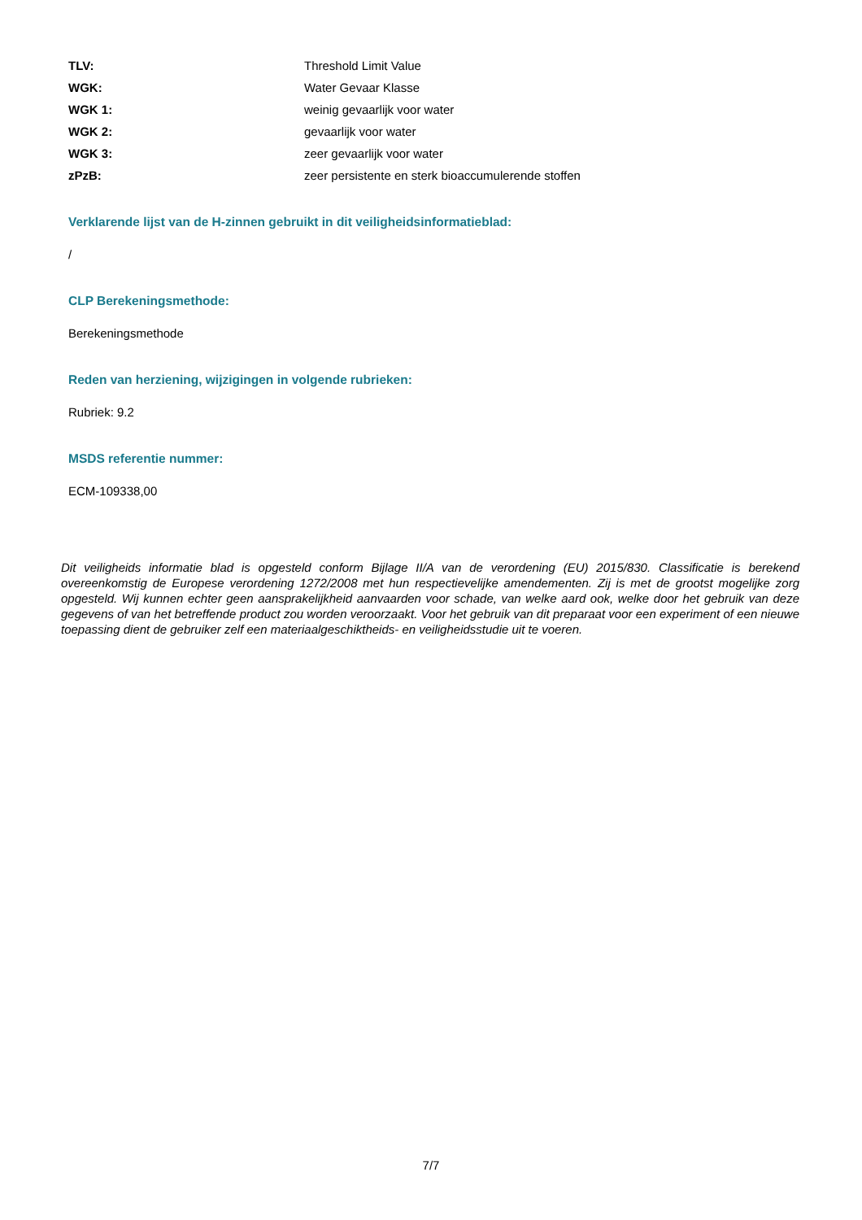| TLV: | Threshold Limit Value |
| WGK: | Water Gevaar Klasse |
| WGK 1: | weinig gevaarlijk voor water |
| WGK 2: | gevaarlijk voor water |
| WGK 3: | zeer gevaarlijk voor water |
| zPzB: | zeer persistente en sterk bioaccumulerende stoffen |
Verklarende lijst van de H-zinnen gebruikt in dit veiligheidsinformatieblad:
/
CLP Berekeningsmethode:
Berekeningsmethode
Reden van herziening, wijzigingen in volgende rubrieken:
Rubriek: 9.2
MSDS referentie nummer:
ECM-109338,00
Dit veiligheids informatie blad is opgesteld conform Bijlage II/A van de verordening (EU) 2015/830. Classificatie is berekend overeenkomstig de Europese verordening 1272/2008 met hun respectievelijke amendementen. Zij is met de grootst mogelijke zorg opgesteld. Wij kunnen echter geen aansprakelijkheid aanvaarden voor schade, van welke aard ook, welke door het gebruik van deze gegevens of van het betreffende product zou worden veroorzaakt. Voor het gebruik van dit preparaat voor een experiment of een nieuwe toepassing dient de gebruiker zelf een materiaalgeschiktheids- en veiligheidsstudie uit te voeren.
7/7